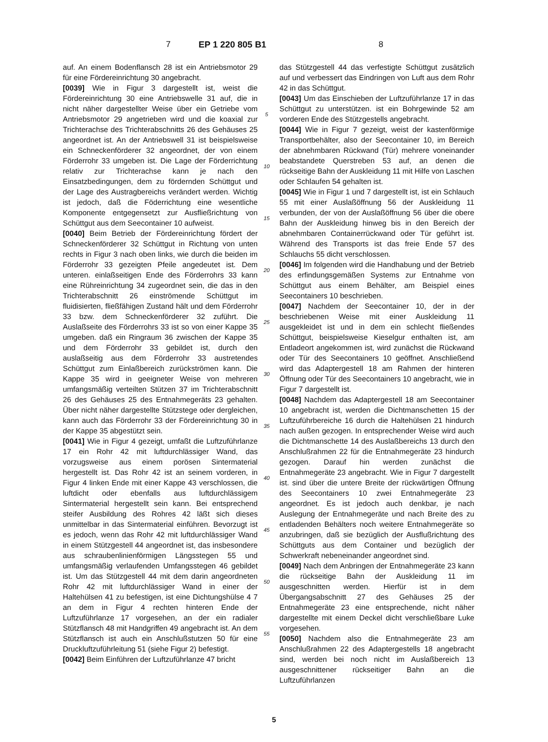7 EP 1 220 805 B1 8
auf. An einem Bodenflansch 28 ist ein Antriebsmotor 29 für eine Fördereinrichtung 30 angebracht.
[0039] Wie in Figur 3 dargestellt ist, weist die Fördereinrichtung 30 eine Antriebswelle 31 auf, die in nicht näher dargestellter Weise über ein Getriebe vom Antriebsmotor 29 angetrieben wird und die koaxial zur Trichterachse des Trichterabschnitts 26 des Gehäuses 25 angeordnet ist. An der Antriebswell 31 ist beispielsweise ein Schneckenförderer 32 angeordnet, der von einem Förderrohr 33 umgeben ist. Die Lage der Förderrichtung relativ zur Trichterachse kann je nach den Einsatzbedingungen, dem zu fördernden Schüttgut und der Lage des Austragbereichs verändert werden. Wichtig ist jedoch, daß die Föderrichtung eine wesentliche Komponente entgegensetzt zur Ausfließrichtung von Schüttgut aus dem Seecontainer 10 aufweist.
[0040] Beim Betrieb der Fördereinrichtung fördert der Schneckenförderer 32 Schüttgut in Richtung von unten rechts in Figur 3 nach oben links, wie durch die beiden im Förderrohr 33 gezeigten Pfeile angedeutet ist. Dem unteren. einlaßseitigen Ende des Förderrohrs 33 kann eine Rühreinrichtung 34 zugeordnet sein, die das in den Trichterabschnitt 26 einströmende Schüttgut im fluidisierten, fließfähigen Zustand hält und dem Förderrohr 33 bzw. dem Schneckenförderer 32 zuführt. Die Auslaßseite des Förderrohrs 33 ist so von einer Kappe 35 umgeben. daß ein Ringraum 36 zwischen der Kappe 35 und dem Förderrohr 33 gebildet ist, durch den auslaßseitig aus dem Förderrohr 33 austretendes Schüttgut zum Einlaßbereich zurückströmen kann. Die Kappe 35 wird in geeigneter Weise von mehreren umfangsmäßig verteilten Stützen 37 im Trichterabschnitt 26 des Gehäuses 25 des Entnahmegeräts 23 gehalten. Über nicht näher dargestellte Stützstege oder dergleichen, kann auch das Förderrohr 33 der Fördereinrichtung 30 in der Kappe 35 abgestützt sein.
[0041] Wie in Figur 4 gezeigt, umfaßt die Luftzuführlanze 17 ein Rohr 42 mit luftdurchlässiger Wand, das vorzugsweise aus einem porösen Sintermaterial hergestellt ist. Das Rohr 42 ist an seinem vorderen, in Figur 4 linken Ende mit einer Kappe 43 verschlossen, die luftdicht oder ebenfalls aus luftdurchlässigem Sintermaterial hergestellt sein kann. Bei entsprechend steifer Ausbildung des Rohres 42 läßt sich dieses unmittelbar in das Sintermaterial einführen. Bevorzugt ist es jedoch, wenn das Rohr 42 mit luftdurchlässiger Wand in einem Stützgestell 44 angeordnet ist, das insbesondere aus schraubenlinienförmigen Längsstegen 55 und umfangsmäßig verlaufenden Umfangsstegen 46 gebildet ist. Um das Stützgestell 44 mit dem darin angeordneten Rohr 42 mit luftdurchlässiger Wand in einer der Haltehülsen 41 zu befestigen, ist eine Dichtungshülse 4 7 an dem in Figur 4 rechten hinteren Ende der Luftzuführlanze 17 vorgesehen, an der ein radialer Stützflansch 48 mit Handgriffen 49 angebracht ist. An dem Stützflansch ist auch ein Anschlußstutzen 50 für eine Druckluftzuführleitung 51 (siehe Figur 2) befestigt.
[0042] Beim Einführen der Luftzuführlanze 47 bricht
5
10
15
20
25
30
35
40
45
50
55
das Stützgestell 44 das verfestigte Schüttgut zusätzlich auf und verbessert das Eindringen von Luft aus dem Rohr 42 in das Schüttgut.
[0043] Um das Einschieben der Luftzuführlanze 17 in das Schüttgut zu unterstützen. ist ein Bohrgewinde 52 am vorderen Ende des Stützgestells angebracht.
[0044] Wie in Figur 7 gezeigt, weist der kastenförmige Transportbehälter, also der Seecontainer 10, im Bereich der abnehmbaren Rückwand (Tür) mehrere voneinander beabstandete Querstreben 53 auf, an denen die rückseitige Bahn der Auskleidung 11 mit Hilfe von Laschen oder Schlaufen 54 gehalten ist.
[0045] Wie in Figur 1 und 7 dargestellt ist, ist ein Schlauch 55 mit einer Auslaßöffnung 56 der Auskleidung 11 verbunden, der von der Auslaßöffnung 56 über die obere Bahn der Auskleidung hinweg bis in den Bereich der abnehmbaren Containerrückwand oder Tür geführt ist. Während des Transports ist das freie Ende 57 des Schlauchs 55 dicht verschlossen.
[0046] Im folgenden wird die Handhabung und der Betrieb des erfindungsgemäßen Systems zur Entnahme von Schüttgut aus einem Behälter, am Beispiel eines Seecontainers 10 beschrieben.
[0047] Nachdem der Seecontainer 10, der in der beschriebenen Weise mit einer Auskleidung 11 ausgekleidet ist und in dem ein schlecht fließendes Schüttgut, beispielsweise Kieselgur enthalten ist, am Entladeort angekommen ist, wird zunächst die Rückwand oder Tür des Seecontainers 10 geöffnet. Anschließend wird das Adaptergestell 18 am Rahmen der hinteren Öffnung oder Tür des Seecontainers 10 angebracht, wie in Figur 7 dargestellt ist.
[0048] Nachdem das Adaptergestell 18 am Seecontainer 10 angebracht ist, werden die Dichtmanschetten 15 der Luftzuführbereiche 16 durch die Haltehülsen 21 hindurch nach außen gezogen. In entsprechender Weise wird auch die Dichtmanschette 14 des Auslaßbereichs 13 durch den Anschlußrahmen 22 für die Entnahmegeräte 23 hindurch gezogen. Darauf hin werden zunächst die Entnahmegeräte 23 angebracht. Wie in Figur 7 dargestellt ist. sind über die untere Breite der rückwärtigen Öffnung des Seecontainers 10 zwei Entnahmegeräte 23 angeordnet. Es ist jedoch auch denkbar, je nach Auslegung der Entnahmegeräte und nach Breite des zu entladenden Behälters noch weitere Entnahmegeräte so anzubringen, daß sie bezüglich der Ausflußrichtung des Schüttguts aus dem Container und bezüglich der Schwerkraft nebeneinander angeordnet sind.
[0049] Nach dem Anbringen der Entnahmegeräte 23 kann die rückseitige Bahn der Auskleidung 11 im ausgeschnitten werden. Hierfür ist in dem Übergangsabschnitt 27 des Gehäuses 25 der Entnahmegeräte 23 eine entsprechende, nicht näher dargestellte mit einem Deckel dicht verschließbare Luke vorgesehen.
[0050] Nachdem also die Entnahmegeräte 23 am Anschlußrahmen 22 des Adaptergestells 18 angebracht sind, werden bei noch nicht im Auslaßbereich 13 ausgeschnittener rückseitiger Bahn an die Luftzuführlanzen
5